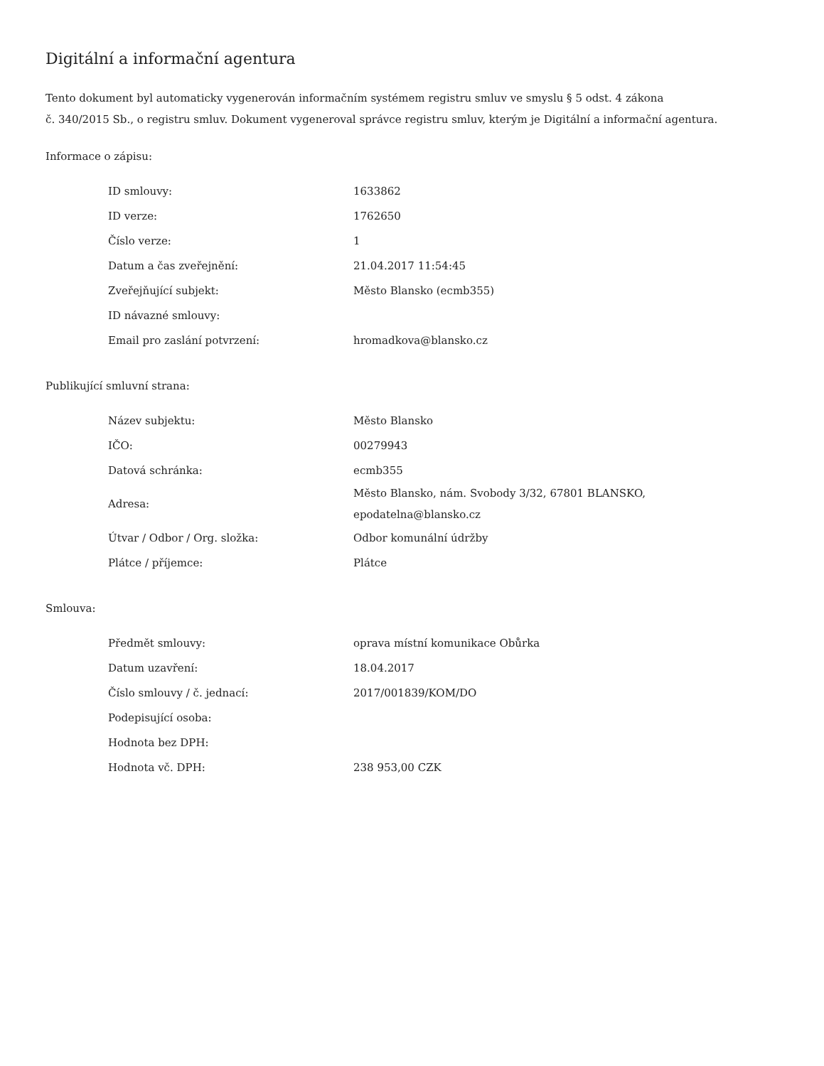Digitální a informační agentura
Tento dokument byl automaticky vygenerován informačním systémem registru smluv ve smyslu § 5 odst. 4 zákona
č. 340/2015 Sb., o registru smluv. Dokument vygeneroval správce registru smluv, kterým je Digitální a informační agentura.
Informace o zápisu:
| ID smlouvy: | 1633862 |
| ID verze: | 1762650 |
| Číslo verze: | 1 |
| Datum a čas zveřejnění: | 21.04.2017 11:54:45 |
| Zveřejňující subjekt: | Město Blansko (ecmb355) |
| ID návazné smlouvy: | |
| Email pro zaslání potvrzení: | hromadkova@blansko.cz |
Publikující smluvní strana:
| Název subjektu: | Město Blansko |
| IČO: | 00279943 |
| Datová schránka: | ecmb355 |
| Adresa: | Město Blansko, nám. Svobody 3/32, 67801 BLANSKO, epodatelna@blansko.cz |
| Útvar / Odbor / Org. složka: | Odbor komunální údržby |
| Plátce / příjemce: | Plátce |
Smlouva:
| Předmět smlouvy: | oprava místní komunikace Obůrka |
| Datum uzavření: | 18.04.2017 |
| Číslo smlouvy / č. jednací: | 2017/001839/KOM/DO |
| Podepisující osoba: | |
| Hodnota bez DPH: | |
| Hodnota vč. DPH: | 238 953,00 CZK |